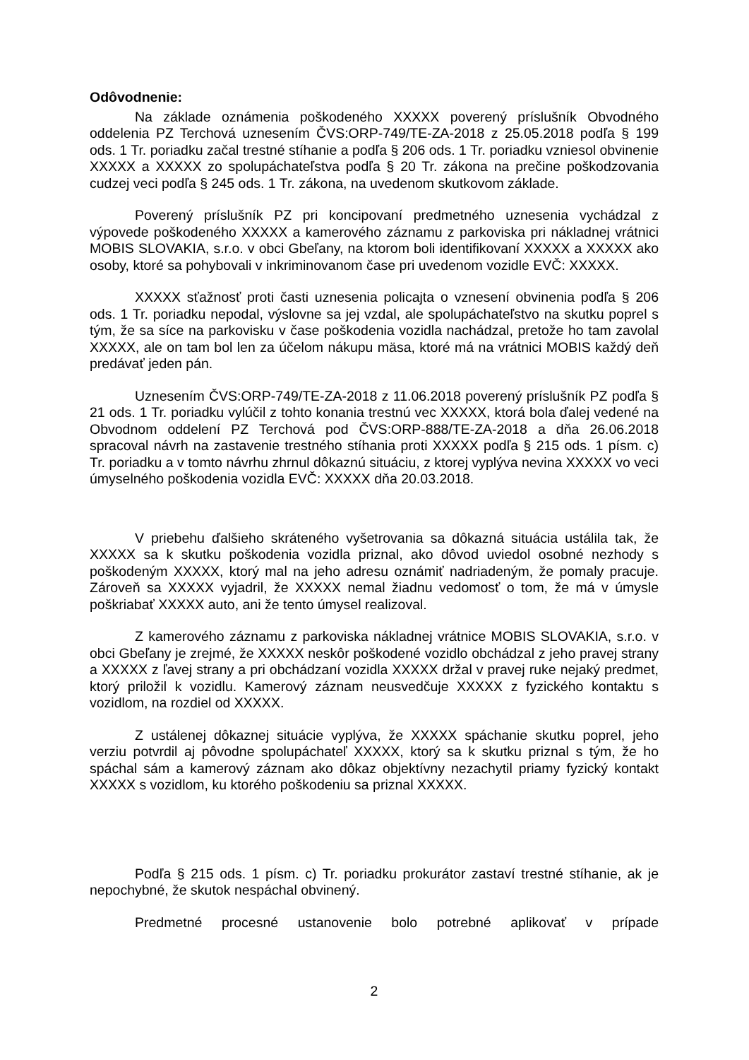Odôvodnenie:
Na základe oznámenia poškodeného XXXXX poverený príslušník Obvodného oddelenia PZ Terchová uznesením ČVS:ORP-749/TE-ZA-2018 z 25.05.2018 podľa § 199 ods. 1 Tr. poriadku začal trestné stíhanie a podľa § 206 ods. 1 Tr. poriadku vzniesol obvinenie XXXXX a XXXXX zo spolupáchateľstva podľa § 20 Tr. zákona na prečine poškodzovania cudzej veci podľa § 245 ods. 1 Tr. zákona, na uvedenom skutkovom základe.
Poverený príslušník PZ pri koncipovaní predmetného uznesenia vychádzal z výpovede poškodeného XXXXX a kamerového záznamu z parkoviska pri nákladnej vrátnici MOBIS SLOVAKIA, s.r.o. v obci Gbeľany, na ktorom boli identifikovaní XXXXX a XXXXX ako osoby, ktoré sa pohybovali v inkriminovanom čase pri uvedenom vozidle EVČ: XXXXX.
XXXXX sťažnosť proti časti uznesenia policajta o vznesení obvinenia podľa § 206 ods. 1 Tr. poriadku nepodal, výslovne sa jej vzdal, ale spolupáchateľstvo na skutku poprel s tým, že sa síce na parkovisku v čase poškodenia vozidla nachádzal, pretože ho tam zavolal XXXXX, ale on tam bol len za účelom nákupu mäsa, ktoré má na vrátnici MOBIS každý deň predávať jeden pán.
Uznesením ČVS:ORP-749/TE-ZA-2018 z 11.06.2018 poverený príslušník PZ podľa § 21 ods. 1 Tr. poriadku vylúčil z tohto konania trestnú vec XXXXX, ktorá bola ďalej vedené na Obvodnom oddelení PZ Terchová pod ČVS:ORP-888/TE-ZA-2018 a dňa 26.06.2018 spracoval návrh na zastavenie trestného stíhania proti XXXXX podľa § 215 ods. 1 písm. c) Tr. poriadku a v tomto návrhu zhrnul dôkaznú situáciu, z ktorej vyplýva nevina XXXXX vo veci úmyselného poškodenia vozidla EVČ: XXXXX dňa 20.03.2018.
V priebehu ďalšieho skráteného vyšetrovania sa dôkazná situácia ustálila tak, že XXXXX sa k skutku poškodenia vozidla priznal, ako dôvod uviedol osobné nezhody s poškodeným XXXXX, ktorý mal na jeho adresu oznámiť nadriadeným, že pomaly pracuje. Zároveň sa XXXXX vyjadril, že XXXXX nemal žiadnu vedomosť o tom, že má v úmysle poškriabať XXXXX auto, ani že tento úmysel realizoval.
Z kamerového záznamu z parkoviska nákladnej vrátnice MOBIS SLOVAKIA, s.r.o. v obci Gbeľany je zrejmé, že XXXXX neskôr poškodené vozidlo obchádzal z jeho pravej strany a XXXXX z ľavej strany a pri obchádzaní vozidla XXXXX držal v pravej ruke nejaký predmet, ktorý priložil k vozidlu. Kamerový záznam neusvedčuje XXXXX z fyzického kontaktu s vozidlom, na rozdiel od XXXXX.
Z ustálenej dôkaznej situácie vyplýva, že XXXXX spáchanie skutku poprel, jeho verziu potvrdil aj pôvodne spolupáchateľ XXXXX, ktorý sa k skutku priznal s tým, že ho spáchal sám a kamerový záznam ako dôkaz objektívny nezachytil priamy fyzický kontakt XXXXX s vozidlom, ku ktorého poškodeniu sa priznal XXXXX.
Podľa § 215 ods. 1 písm. c) Tr. poriadku prokurátor zastaví trestné stíhanie, ak je nepochybné, že skutok nespáchal obvinený.
Predmetné procesné ustanovenie bolo potrebné aplikovať v prípade
2